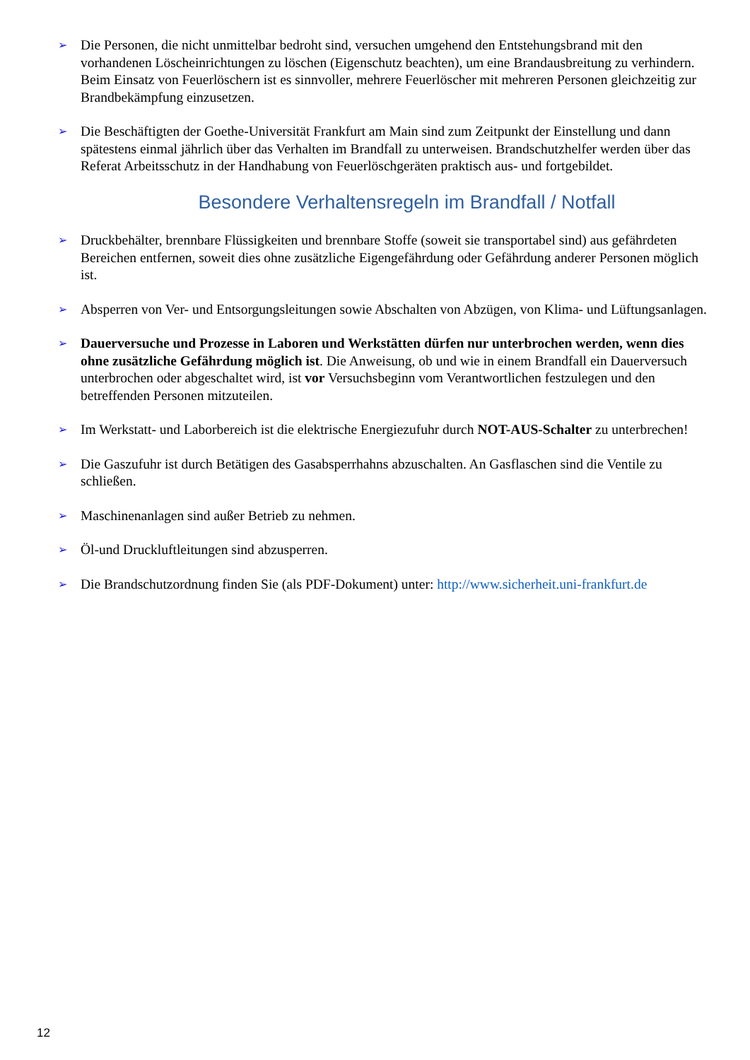➢
Die Personen, die nicht unmittelbar bedroht sind, versuchen umgehend den Entstehungsbrand mit den vorhandenen Löscheinrichtungen zu löschen (Eigenschutz beachten), um eine Brandausbreitung zu verhindern. Beim Einsatz von Feuerlöschern ist es sinnvoller, mehrere Feuerlöscher mit mehreren Personen gleichzeitig zur Brandbekämpfung einzusetzen.
➢
Die Beschäftigten der Goethe-Universität Frankfurt am Main sind zum Zeitpunkt der Einstellung und dann spätestens einmal jährlich über das Verhalten im Brandfall zu unterweisen. Brandschutzhelfer werden über das Referat Arbeitsschutz in der Handhabung von Feuerlöschgeräten praktisch aus- und fortgebildet.
Besondere Verhaltensregeln im Brandfall / Notfall
➢
Druckbehälter, brennbare Flüssigkeiten und brennbare Stoffe (soweit sie transportabel sind) aus gefährdeten Bereichen entfernen, soweit dies ohne zusätzliche Eigengefährdung oder Gefährdung anderer Personen möglich ist.
➢
Absperren von Ver- und Entsorgungsleitungen sowie Abschalten von Abzügen, von Klima- und Lüftungsanlagen.
➢
Dauerversuche und Prozesse in Laboren und Werkstätten dürfen nur unterbrochen werden, wenn dies ohne zusätzliche Gefährdung möglich ist. Die Anweisung, ob und wie in einem Brandfall ein Dauerversuch unterbrochen oder abgeschaltet wird, ist vor Versuchsbeginn vom Verantwortlichen festzulegen und den betreffenden Personen mitzuteilen.
➢
Im Werkstatt- und Laborbereich ist die elektrische Energiezufuhr durch NOT-AUS-Schalter zu unterbrechen!
➢
Die Gaszufuhr ist durch Betätigen des Gasabsperrhahns abzuschalten. An Gasflaschen sind die Ventile zu schließen.
➢
Maschinenanlagen sind außer Betrieb zu nehmen.
➢
Öl-und Druckluftleitungen sind abzusperren.
➢
Die Brandschutzordnung finden Sie (als PDF-Dokument) unter: http://www.sicherheit.uni-frankfurt.de
12